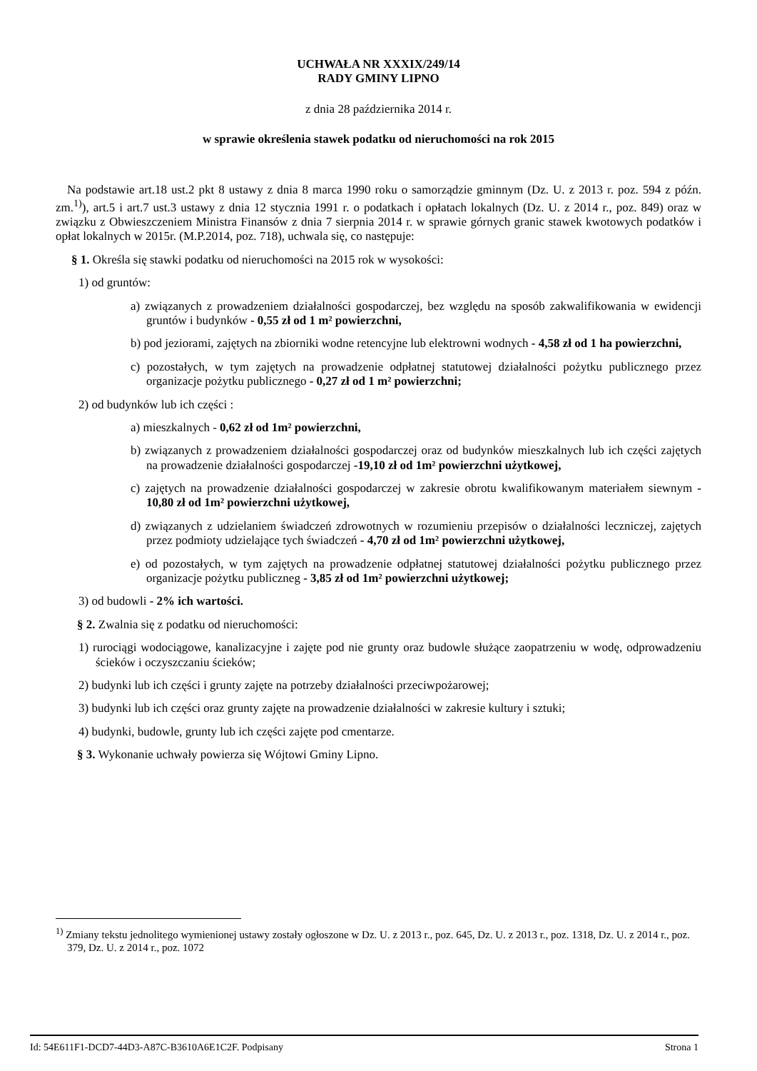UCHWAŁA NR XXXIX/249/14
RADY GMINY LIPNO
z dnia 28 października 2014 r.
w sprawie określenia stawek podatku od nieruchomości na rok 2015
Na podstawie art.18 ust.2 pkt 8 ustawy z dnia 8 marca 1990 roku o samorządzie gminnym (Dz. U. z 2013 r. poz. 594 z późn. zm.<sup>1)</sup>), art.5 i art.7 ust.3 ustawy z dnia 12 stycznia 1991 r. o podatkach i opłatach lokalnych (Dz. U. z 2014 r., poz. 849) oraz w związku z Obwieszczeniem Ministra Finansów z dnia 7 sierpnia 2014 r. w sprawie górnych granic stawek kwotowych podatków i opłat lokalnych w 2015r. (M.P.2014, poz. 718), uchwala się, co następuje:
§ 1. Określa się stawki podatku od nieruchomości na 2015 rok w wysokości:
1) od gruntów:
a) związanych z prowadzeniem działalności gospodarczej, bez względu na sposób zakwalifikowania w ewidencji gruntów i budynków - 0,55 zł od 1 m² powierzchni,
b) pod jeziorami, zajętych na zbiorniki wodne retencyjne lub elektrowni wodnych - 4,58 zł od 1 ha powierzchni,
c) pozostałych, w tym zajętych na prowadzenie odpłatnej statutowej działalności pożytku publicznego przez organizacje pożytku publicznego - 0,27 zł od 1 m² powierzchni;
2) od budynków lub ich części :
a) mieszkalnych - 0,62 zł od 1m² powierzchni,
b) związanych z prowadzeniem działalności gospodarczej oraz od budynków mieszkalnych lub ich części zajętych na prowadzenie działalności gospodarczej -19,10 zł od 1m² powierzchni użytkowej,
c) zajętych na prowadzenie działalności gospodarczej w zakresie obrotu kwalifikowanym materiałem siewnym - 10,80 zł od 1m² powierzchni użytkowej,
d) związanych z udzielaniem świadczeń zdrowotnych w rozumieniu przepisów o działalności leczniczej, zajętych przez podmioty udzielające tych świadczeń - 4,70 zł od 1m² powierzchni użytkowej,
e) od pozostałych, w tym zajętych na prowadzenie odpłatnej statutowej działalności pożytku publicznego przez organizacje pożytku publiczneg - 3,85 zł od 1m² powierzchni użytkowej;
3) od budowli - 2% ich wartości.
§ 2. Zwalnia się z podatku od nieruchomości:
1) rurociągi wodociągowe, kanalizacyjne i zajęte pod nie grunty oraz budowle służące zaopatrzeniu w wodę, odprowadzeniu ścieków i oczyszczaniu ścieków;
2) budynki lub ich części i grunty zajęte na potrzeby działalności przeciwpożarowej;
3) budynki lub ich części oraz grunty zajęte na prowadzenie działalności w zakresie kultury i sztuki;
4) budynki, budowle, grunty lub ich części zajęte pod cmentarze.
§ 3. Wykonanie uchwały powierza się Wójtowi Gminy Lipno.
<sup>1)</sup> Zmiany tekstu jednolitego wymienionej ustawy zostały ogłoszone w Dz. U. z 2013 r., poz. 645, Dz. U. z 2013 r., poz. 1318, Dz. U. z 2014 r., poz. 379, Dz. U. z 2014 r., poz. 1072
Id: 54E611F1-DCD7-44D3-A87C-B3610A6E1C2F. Podpisany Strona 1